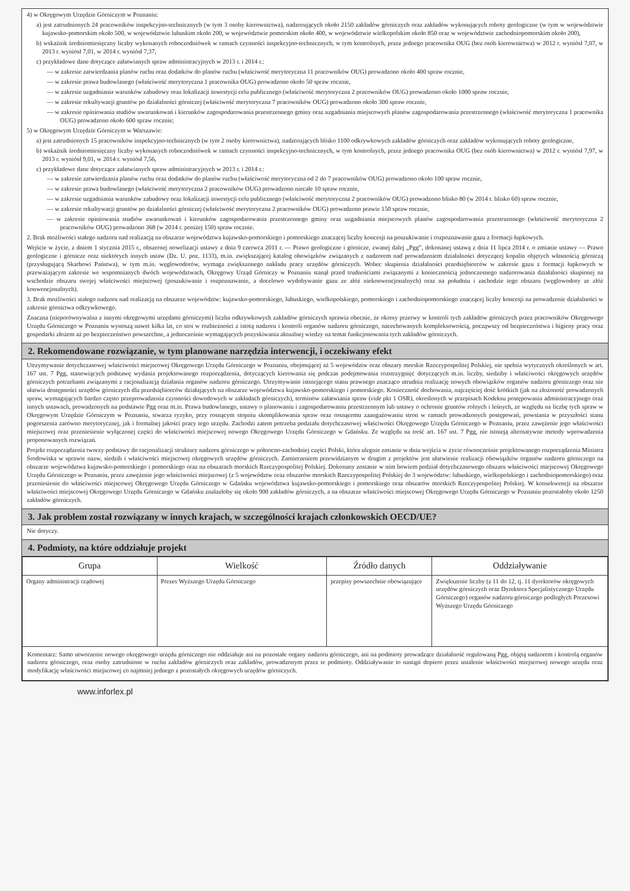4) w Okręgowym Urzędzie Górniczym w Poznaniu:
a) jest zatrudnionych 24 pracowników inspekcyjno-technicznych (w tym 3 osoby kierownictwa), nadzorujących około 2150 zakładów górniczych oraz zakładów wykonujących roboty geologiczne (w tym w województwie kujawsko-pomorskim około 500, w województwie lubuskim około 200, w województwie pomorskim około 400, w województwie wielkopolskim około 850 oraz w województwie zachodniopomorskim około 200),
b) wskaźnik średniomiesięczny liczby wykonanych roboczodniówek w ramach czynności inspekcyjno-technicznych, w tym kontrolnych, przez jednego pracownika OUG (bez osób kierownictwa) w 2012 r. wyniósł 7,07, w 2013 r. wyniósł 7,01, w 2014 r. wyniósł 7,37,
c) przykładowe dane dotyczące załatwianych spraw administracyjnych w 2013 r. i 2014 r.:
— w zakresie zatwierdzania planów ruchu oraz dodatków do planów ruchu (właściwość merytoryczna 11 pracowników OUG) prowadzono około 400 spraw rocznie,
— w zakresie prawa budowlanego (właściwość merytoryczna 1 pracownika OUG) prowadzono około 50 spraw rocznie,
— w zakresie uzgadniania warunków zabudowy oraz lokalizacji inwestycji celu publicznego (właściwość merytoryczna 2 pracowników OUG) prowadzono około 1000 spraw rocznie,
— w zakresie rekultywacji gruntów po działalności górniczej (właściwość merytoryczna 7 pracowników OUG) prowadzono około 300 spraw rocznie,
— w zakresie opiniowania studiów uwarunkowań i kierunków zagospodarowania przestrzennego gminy oraz uzgadniania miejscowych planów zagospodarowania przestrzennego (właściwość merytoryczna 1 pracownika OUG) prowadzono około 600 spraw rocznie;
5) w Okręgowym Urzędzie Górniczym w Warszawie:
a) jest zatrudnionych 15 pracowników inspekcyjno-technicznych (w tym 2 osoby kierownictwa), nadzorujących blisko 1100 odkrywkowych zakładów górniczych oraz zakładów wykonujących roboty geologiczne,
b) wskaźnik średniomiesięczny liczby wykonanych roboczodniówek w ramach czynności inspekcyjno-technicznych, w tym kontrolnych, przez jednego pracownika OUG (bez osób kierownictwa) w 2012 r. wyniósł 7,97, w 2013 r. wyniósł 9,01, w 2014 r. wyniósł 7,56,
c) przykładowe dane dotyczące załatwianych spraw administracyjnych w 2013 r. i 2014 r.:
— w zakresie zatwierdzania planów ruchu oraz dodatków do planów ruchu (właściwość merytoryczna od 2 do 7 pracowników OUG) prowadzono około 100 spraw rocznie,
— w zakresie prawa budowlanego (właściwość merytoryczna 2 pracowników OUG) prowadzono niecałe 10 spraw rocznie,
— w zakresie uzgadniania warunków zabudowy oraz lokalizacji inwestycji celu publicznego (właściwość merytoryczna 2 pracowników OUG) prowadzono blisko 80 (w 2014 r. blisko 60) spraw rocznie,
— w zakresie rekultywacji gruntów po działalności górniczej (właściwość merytoryczna 2 pracowników OUG) prowadzono prawie 150 spraw rocznie,
— w zakresie opiniowania studiów uwarunkowań i kierunków zagospodarowania przestrzennego gminy oraz uzgadniania miejscowych planów zagospodarowania przestrzennego (właściwość merytoryczna 2 pracowników OUG) prowadzono 368 (w 2014 r. poniżej 150) spraw rocznie.
2. Brak możliwości stałego nadzoru nad realizacją na obszarze województwa kujawsko-pomorskiego i pomorskiego znaczącej liczby koncesji na poszukiwanie i rozpoznawanie gazu z formacji łupkowych.
Wejście w życie, z dniem 1 stycznia 2015 r., obszernej nowelizacji ustawy z dnia 9 czerwca 2011 r. — Prawo geologiczne i górnicze, zwanej dalej „Pgg”, dokonanej ustawą z dnia 11 lipca 2014 r. o zmianie ustawy — Prawo geologiczne i górnicze oraz niektórych innych ustaw (Dz. U. poz. 1133), m.in. zwiększającej katalog obowiązków związanych z nadzorem nad prowadzeniem działalności dotyczącej kopalin objętych własnością górniczą (przysługującą Skarbowi Państwa), w tym m.in. węglowodorów, wymaga zwiększonego nakładu pracy urzędów górniczych. Wobec skupienia działalności przedsiębiorców w zakresie gazu z formacji łupkowych w przeważającym zakresie we wspomnianych dwóch województwach, Okręgowy Urząd Górniczy w Poznaniu stanął przed trudnościami związanymi z koniecznością jednoczesnego nadzorowania działalności skupionej na wschodzie obszaru swojej właściwości miejscowej (poszukiwanie i rozpoznawanie, a docelowo wydobywanie gazu ze złóż niekonwencjonalnych) oraz na południu i zachodzie tego obszaru (węglowodory ze złóż konwencjonalnych).
3. Brak możliwości stałego nadzoru nad realizacją na obszarze województw: kujawsko-pomorskiego, lubuskiego, wielkopolskiego, pomorskiego i zachodniopomorskiego znaczącej liczby koncesji na prowadzenie działalności w zakresie górnictwa odkrywkowego.
Znaczna (nieporównywalna z innymi okręgowymi urzędami górniczymi) liczba odkrywkowych zakładów górniczych sprawia obecnie, że okresy przerwy w kontroli tych zakładów górniczych przez pracowników Okręgowego Urzędu Górniczego w Poznaniu wynoszą nawet kilka lat, co stoi w rozbieżności z istotą nadzoru i kontroli organów nadzoru górniczego, nacechowanych kompleksowością, począwszy od bezpieczeństwa i higieny pracy oraz gospodarki złożem aż po bezpieczeństwo powszechne, a jednocześnie wymagających pozyskiwania aktualnej wiedzy na temat funkcjonowania tych zakładów górniczych.
2. Rekomendowane rozwiązanie, w tym planowane narzędzia interwencji, i oczekiwany efekt
Utrzymywanie dotychczasowej właściwości miejscowej Okręgowego Urzędu Górniczego w Poznaniu, obejmującej aż 5 województw oraz obszary morskie Rzeczypospolitej Polskiej, nie spełnia wytycznych określonych w art. 167 ust. 7 Pgg, stanowiących podstawę wydania projektowanego rozporządzenia, dotyczących kierowania się podczas podejmowania rozstrzygnięć dotyczących m.in. liczby, siedziby i właściwości okręgowych urzędów górniczych potrzebami związanymi z racjonalizacją działania organów nadzoru górniczego. Utrzymywanie istniejącego stanu prawnego znacząco utrudnia realizację nowych obowiązków organów nadzoru górniczego oraz nie ułatwia dostępności urzędów górniczych dla przedsiębiorców działających na obszarze województwa kujawsko-pomorskiego i pomorskiego. Konieczność dochowania, najczęściej dość krótkich (jak na złożoność prowadzonych spraw, wymagających bardzo często przeprowadzenia czynności dowodowych w zakładach górniczych), terminów załatwiania spraw (vide pkt 1 OSR), określonych w przepisach Kodeksu postępowania administracyjnego oraz innych ustawach, prowadzonych na podstawie Pgg oraz m.in. Prawa budowlanego, ustawy o planowaniu i zagospodarowaniu przestrzennym lub ustawy o ochronie gruntów rolnych i leśnych, ze względu na liczbę tych spraw w Okręgowym Urzędzie Górniczym w Poznaniu, stwarza ryzyko, przy rosnącym stopniu skomplikowania spraw oraz rosnącemu zaangażowaniu stron w ramach prowadzonych postępowań, powstania w przyszłości stanu pogorszenia zarówno merytorycznej, jak i formalnej jakości pracy tego urzędu. Zachodzi zatem potrzeba podziału dotychczasowej właściwości Okręgowego Urzędu Górniczego w Poznaniu, przez zawężenie jego właściwości miejscowej oraz przeniesienie wyłączonej części do właściwości miejscowej nowego Okręgowego Urzędu Górniczego w Gdańsku. Ze względu na treść art. 167 ust. 7 Pgg, nie istnieją alternatywne metody wprowadzenia proponowanych rozwiązań.
Projekt rozporządzenia tworzy podstawy do racjonalizacji struktury nadzoru górniczego w północno-zachodniej części Polski, która ulegnie zmianie w dniu wejścia w życie równocześnie projektowanego rozporządzenia Ministra Środowiska w sprawie nazw, siedzib i właściwości miejscowej okręgowych urzędów górniczych. Zamierzeniem przewidzianym w drugim z projektów jest ułatwienie realizacji obowiązków organów nadzoru górniczego na obszarze województwa kujawsko-pomorskiego i pomorskiego oraz na obszarach morskich Rzeczypospolitej Polskiej. Dokonany zostanie w nim bowiem podział dotychczasowego obszaru właściwości miejscowej Okręgowego Urzędu Górniczego w Poznaniu, przez zawężenie jego właściwości miejscowej (z 5 województw oraz obszarów morskich Rzeczypospolitej Polskiej do 3 województw: lubuskiego, wielkopolskiego i zachodniopomorskiego) oraz przeniesienie do właściwości miejscowej Okręgowego Urzędu Górniczego w Gdańsku województwa kujawsko-pomorskiego i pomorskiego oraz obszarów morskich Rzeczypospolitej Polskiej. W konsekwencji na obszarze właściwości miejscowej Okręgowego Urzędu Górniczego w Gdańsku znalazłoby się około 900 zakładów górniczych, a na obszarze właściwości miejscowej Okręgowego Urzędu Górniczego w Poznaniu pozostałoby około 1250 zakładów górniczych.
3. Jak problem został rozwiązany w innych krajach, w szczególności krajach członkowskich OECD/UE?
Nie dotyczy.
4. Podmioty, na które oddziałuje projekt
| Grupa | Wielkość | Źródło danych | Oddziaływanie |
| --- | --- | --- | --- |
| Organy administracji rządowej | Prezes Wyższego Urzędu Górniczego | przepisy powszechnie obowiązujące | Zwiększenie liczby (z 11 do 12, tj. 11 dyrektorów okręgowych urzędów górniczych oraz Dyrektora Specjalistycznego Urzędu Górniczego) organów nadzoru górniczego podległych Prezesowi Wyższego Urzędu Górniczego |
| Komentarz: Samo utworzenie nowego okręgowego urzędu górniczego nie oddziałuje ani na pozostałe organy nadzoru górniczego, ani na podmioty prowadzące działalność regulowaną Pgg, objętą nadzorem i kontrolą organów nadzoru górniczego, oraz osoby zatrudnione w ruchu zakładów górniczych oraz zakładów, prowadzonym przez te podmioty. Oddziaływanie to nastąpi dopiero przez ustalenie właściwości miejscowej nowego urzędu oraz modyfikację właściwości miejscowej co najmniej jednego z pozostałych okręgowych urzędów górniczych. | | | |
www.inforlex.pl